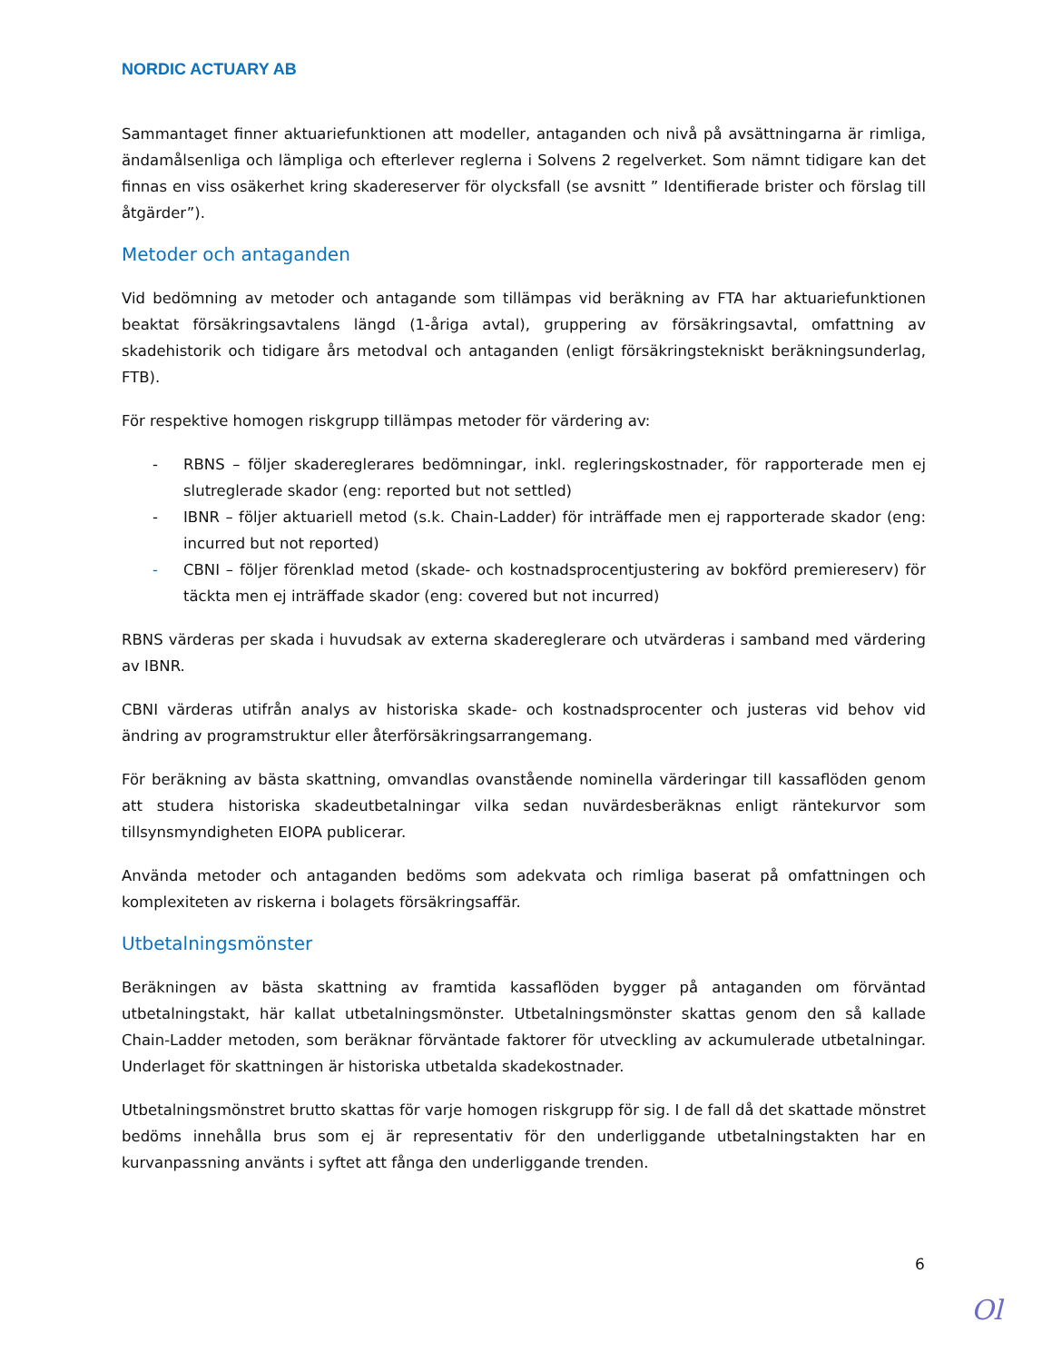NORDIC ACTUARY AB
Sammantaget finner aktuariefunktionen att modeller, antaganden och nivå på avsättningarna är rimliga, ändamålsenliga och lämpliga och efterlever reglerna i Solvens 2 regelverket. Som nämnt tidigare kan det finnas en viss osäkerhet kring skadereserver för olycksfall (se avsnitt ” Identifierade brister och förslag till åtgärder”).
Metoder och antaganden
Vid bedömning av metoder och antagande som tillämpas vid beräkning av FTA har aktuariefunktionen beaktat försäkringsavtalens längd (1-åriga avtal), gruppering av försäkringsavtal, omfattning av skadehistorik och tidigare års metodval och antaganden (enligt försäkringstekniskt beräkningsunderlag, FTB).
För respektive homogen riskgrupp tillämpas metoder för värdering av:
- RBNS – följer skadereglerares bedömningar, inkl. regleringskostnader, för rapporterade men ej slutreglerade skador (eng: reported but not settled)
- IBNR – följer aktuariell metod (s.k. Chain-Ladder) för inträffade men ej rapporterade skador (eng: incurred but not reported)
- CBNI – följer förenklad metod (skade- och kostnadsprocentjustering av bokförd premiereserv) för täckta men ej inträffade skador (eng: covered but not incurred)
RBNS värderas per skada i huvudsak av externa skadereglerare och utvärderas i samband med värdering av IBNR.
CBNI värderas utifrån analys av historiska skade- och kostnadsprocenter och justeras vid behov vid ändring av programstruktur eller återförsäkringsarrangemang.
För beräkning av bästa skattning, omvandlas ovanstående nominella värderingar till kassaflöden genom att studera historiska skadeutbetalningar vilka sedan nuvärdesberäknas enligt räntekurvor som tillsynsmyndigheten EIOPA publicerar.
Använda metoder och antaganden bedöms som adekvata och rimliga baserat på omfattningen och komplexiteten av riskerna i bolagets försäkringsaffär.
Utbetalningsmönster
Beräkningen av bästa skattning av framtida kassaflöden bygger på antaganden om förväntad utbetalningstakt, här kallat utbetalningsmönster. Utbetalningsmönster skattas genom den så kallade Chain-Ladder metoden, som beräknar förväntade faktorer för utveckling av ackumulerade utbetalningar. Underlaget för skattningen är historiska utbetalda skadekostnader.
Utbetalningsmönstret brutto skattas för varje homogen riskgrupp för sig. I de fall då det skattade mönstret bedöms innehålla brus som ej är representativ för den underliggande utbetalningstakten har en kurvanpassning använts i syftet att fånga den underliggande trenden.
6
Ol